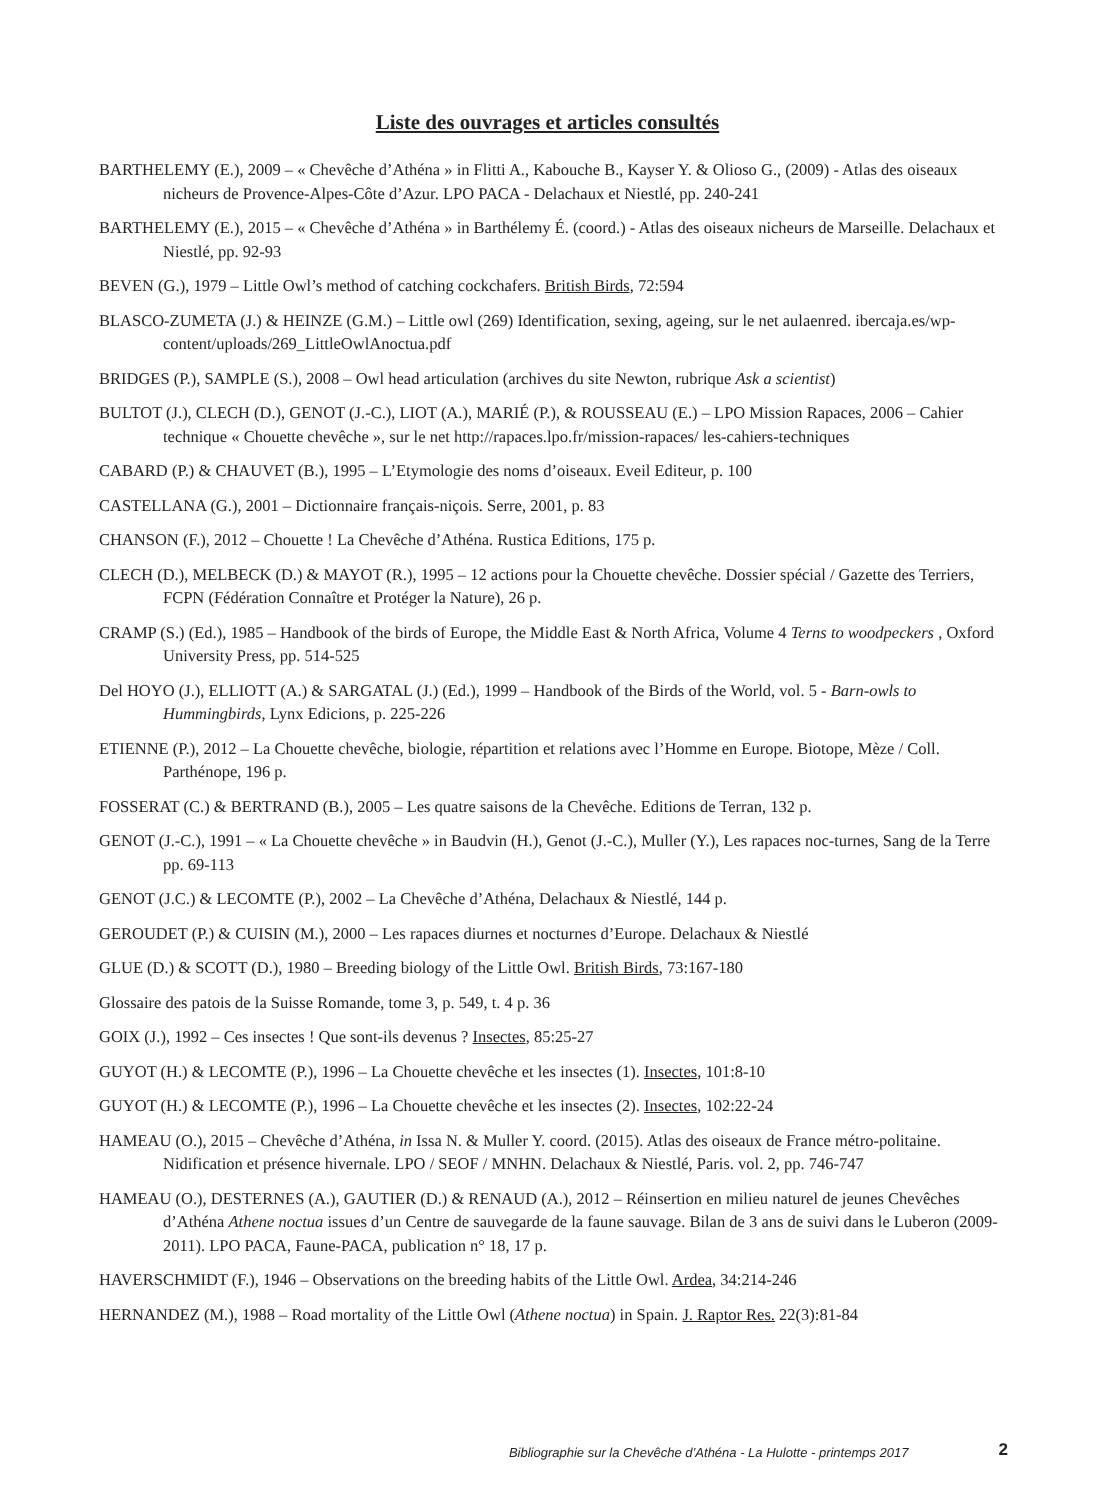Liste des ouvrages et articles consultés
BARTHELEMY (E.), 2009 – « Chevêche d’Athéna » in Flitti A., Kabouche B., Kayser Y. & Olioso G., (2009) - Atlas des oiseaux nicheurs de Provence-Alpes-Côte d’Azur. LPO PACA - Delachaux et Niestlé, pp. 240-241
BARTHELEMY (E.), 2015 – « Chevêche d’Athéna » in Barthélemy É. (coord.) - Atlas des oiseaux nicheurs de Marseille. Delachaux et Niestlé, pp. 92-93
BEVEN (G.), 1979 – Little Owl’s method of catching cockchafers. British Birds, 72:594
BLASCO-ZUMETA (J.) & HEINZE (G.M.) – Little owl (269) Identification, sexing, ageing, sur le net aulaenred. ibercaja.es/wp-content/uploads/269_LittleOwlAnoctua.pdf
BRIDGES (P.), SAMPLE (S.), 2008 – Owl head articulation (archives du site Newton, rubrique Ask a scientist)
BULTOT (J.), CLECH (D.), GENOT (J.-C.), LIOT (A.), MARIÉ (P.), & ROUSSEAU (E.) – LPO Mission Rapaces, 2006 – Cahier technique « Chouette chevêche », sur le net http://rapaces.lpo.fr/mission-rapaces/ les-cahiers-techniques
CABARD (P.) & CHAUVET (B.), 1995 – L’Etymologie des noms d’oiseaux. Eveil Editeur, p. 100
CASTELLANA (G.), 2001 – Dictionnaire français-niçois. Serre, 2001, p. 83
CHANSON (F.), 2012 – Chouette ! La Chevêche d’Athéna. Rustica Editions, 175 p.
CLECH (D.), MELBECK (D.) & MAYOT (R.), 1995 – 12 actions pour la Chouette chevêche. Dossier spécial / Gazette des Terriers, FCPN (Fédération Connaître et Protéger la Nature), 26 p.
CRAMP (S.) (Ed.), 1985 – Handbook of the birds of Europe, the Middle East & North Africa, Volume 4 Terns to woodpeckers , Oxford University Press, pp. 514-525
Del HOYO (J.), ELLIOTT (A.) & SARGATAL (J.) (Ed.), 1999 – Handbook of the Birds of the World, vol. 5 - Barn-owls to Hummingbirds, Lynx Edicions, p. 225-226
ETIENNE (P.), 2012 – La Chouette chevêche, biologie, répartition et relations avec l’Homme en Europe. Biotope, Mèze / Coll. Parthénope, 196 p.
FOSSERAT (C.) & BERTRAND (B.), 2005 – Les quatre saisons de la Chevêche. Editions de Terran, 132 p.
GENOT (J.-C.), 1991 – « La Chouette chevêche » in Baudvin (H.), Genot (J.-C.), Muller (Y.), Les rapaces noc-turnes, Sang de la Terre pp. 69-113
GENOT (J.C.) & LECOMTE (P.), 2002 – La Chevêche d’Athéna, Delachaux & Niestlé, 144 p.
GEROUDET (P.) & CUISIN (M.), 2000 – Les rapaces diurnes et nocturnes d’Europe. Delachaux & Niestlé
GLUE (D.) & SCOTT (D.), 1980 – Breeding biology of the Little Owl. British Birds, 73:167-180
Glossaire des patois de la Suisse Romande, tome 3, p. 549, t. 4 p. 36
GOIX (J.), 1992 – Ces insectes ! Que sont-ils devenus ? Insectes, 85:25-27
GUYOT (H.) & LECOMTE (P.), 1996 – La Chouette chevêche et les insectes (1). Insectes, 101:8-10
GUYOT (H.) & LECOMTE (P.), 1996 – La Chouette chevêche et les insectes (2). Insectes, 102:22-24
HAMEAU (O.), 2015 – Chevêche d’Athéna, in Issa N. & Muller Y. coord. (2015). Atlas des oiseaux de France métro-politaine. Nidification et présence hivernale. LPO / SEOF / MNHN. Delachaux & Niestlé, Paris. vol. 2, pp. 746-747
HAMEAU (O.), DESTERNES (A.), GAUTIER (D.) & RENAUD (A.), 2012 – Réinsertion en milieu naturel de jeunes Chevêches d’Athéna Athene noctua issues d’un Centre de sauvegarde de la faune sauvage. Bilan de 3 ans de suivi dans le Luberon (2009-2011). LPO PACA, Faune-PACA, publication n° 18, 17 p.
HAVERSCHMIDT (F.), 1946 – Observations on the breeding habits of the Little Owl. Ardea, 34:214-246
HERNANDEZ (M.), 1988 – Road mortality of the Little Owl (Athene noctua) in Spain. J. Raptor Res. 22(3):81-84
Bibliographie sur la Chevêche d’Athéna - La Hulotte - printemps 2017 2